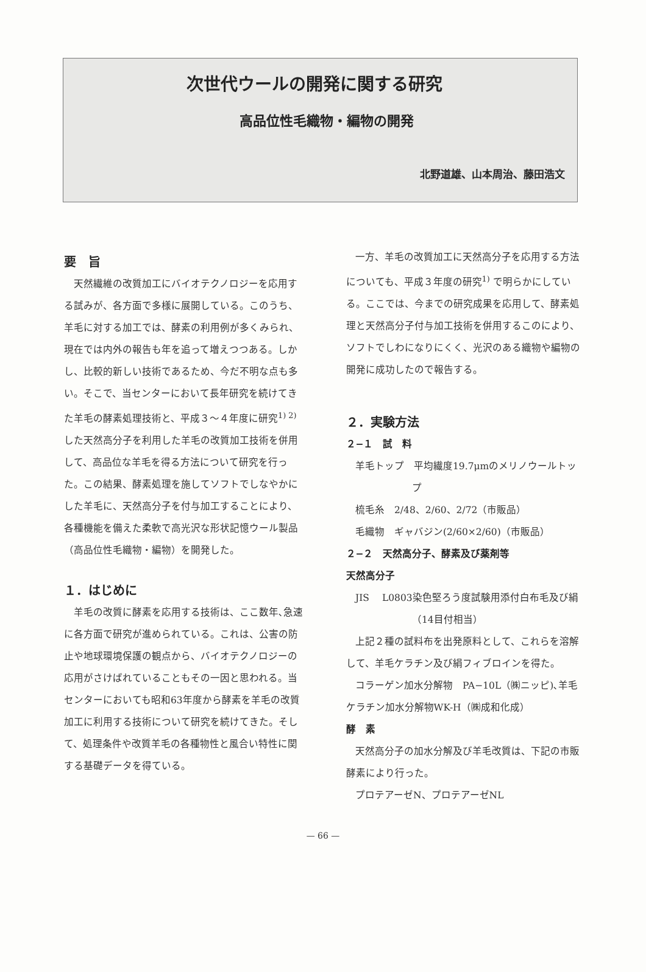次世代ウールの開発に関する研究
高品位性毛織物・編物の開発
北野道雄、山本周治、藤田浩文
要　旨
天然繊維の改質加工にバイオテクノロジーを応用する試みが、各方面で多様に展開している。このうち、羊毛に対する加工では、酵素の利用例が多くみられ、現在では内外の報告も年を追って増えつつある。しかし、比較的新しい技術であるため、今だ不明な点も多い。そこで、当センターにおいて長年研究を続けてきた羊毛の酵素処理技術と、平成３～４年度に研究<sup>1) 2)</sup>した天然高分子を利用した羊毛の改質加工技術を併用して、高品位な羊毛を得る方法について研究を行った。この結果、酵素処理を施してソフトでしなやかにした羊毛に、天然高分子を付与加工することにより、各種機能を備えた柔軟で高光沢な形状記憶ウール製品（高品位性毛織物・編物）を開発した。
１．はじめに
羊毛の改質に酵素を応用する技術は、ここ数年､急速に各方面で研究が進められている。これは、公害の防止や地球環境保護の観点から、バイオテクノロジーの応用がさけばれていることもその一因と思われる。当センターにおいても昭和63年度から酵素を羊毛の改質加工に利用する技術について研究を続けてきた。そして、処理条件や改質羊毛の各種物性と風合い特性に関する基礎データを得ている。
一方、羊毛の改質加工に天然高分子を応用する方法についても、平成３年度の研究<sup>1)</sup> で明らかにしている。ここでは、今までの研究成果を応用して、酵素処理と天然高分子付与加工技術を併用するこのにより、ソフトでしわになりにくく、光沢のある織物や編物の開発に成功したので報告する。
２．実験方法
２−１　試　料
羊毛トップ　平均繊度19.7μmのメリノウールトップ
梳毛糸　2/48、2/60、2/72（市販品）
毛織物　ギャバジン(2/60×2/60)（市販品）
２−２　天然高分子、酵素及び薬剤等
天然高分子
JIS　 L0803染色堅ろう度試験用添付白布毛及び絹（14目付相当）
上記２種の試料布を出発原料として、これらを溶解して、羊毛ケラチン及び絹フィブロインを得た。
コラーゲン加水分解物　PA−10L（㈱ニッピ)､羊毛ケラチン加水分解物WK-H（㈱成和化成）
酵　素
天然高分子の加水分解及び羊毛改質は、下記の市販酵素により行った。
プロテアーゼN、プロテアーゼNL
— 66 —